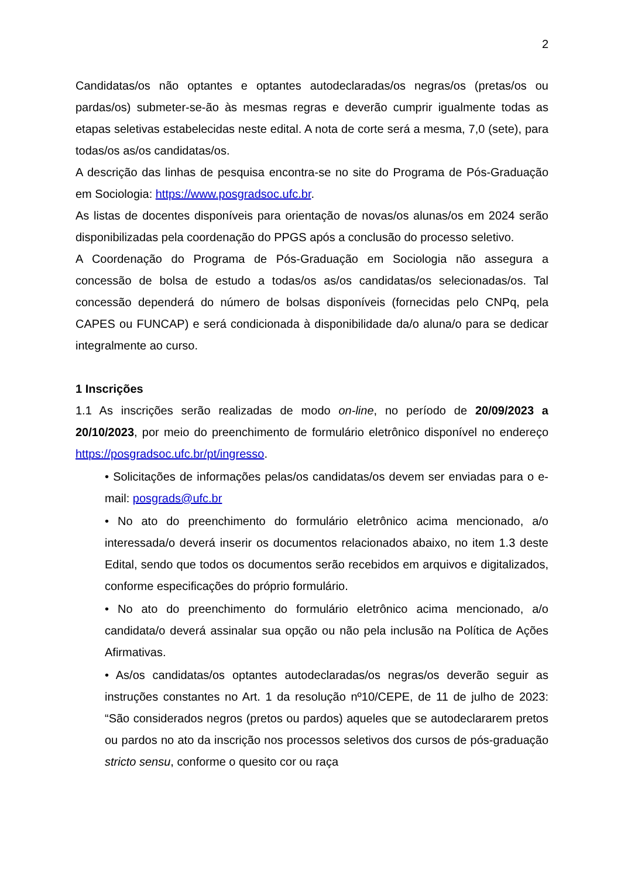2
Candidatas/os não optantes e optantes autodeclaradas/os negras/os (pretas/os ou pardas/os) submeter-se-ão às mesmas regras e deverão cumprir igualmente todas as etapas seletivas estabelecidas neste edital. A nota de corte será a mesma, 7,0 (sete), para todas/os as/os candidatas/os.
A descrição das linhas de pesquisa encontra-se no site do Programa de Pós-Graduação em Sociologia: https://www.posgradsoc.ufc.br.
As listas de docentes disponíveis para orientação de novas/os alunas/os em 2024 serão disponibilizadas pela coordenação do PPGS após a conclusão do processo seletivo.
A Coordenação do Programa de Pós-Graduação em Sociologia não assegura a concessão de bolsa de estudo a todas/os as/os candidatas/os selecionadas/os. Tal concessão dependerá do número de bolsas disponíveis (fornecidas pelo CNPq, pela CAPES ou FUNCAP) e será condicionada à disponibilidade da/o aluna/o para se dedicar integralmente ao curso.
1 Inscrições
1.1 As inscrições serão realizadas de modo on-line, no período de 20/09/2023 a 20/10/2023, por meio do preenchimento de formulário eletrônico disponível no endereço https://posgradsoc.ufc.br/pt/ingresso.
• Solicitações de informações pelas/os candidatas/os devem ser enviadas para o e-mail: posgrads@ufc.br
• No ato do preenchimento do formulário eletrônico acima mencionado, a/o interessada/o deverá inserir os documentos relacionados abaixo, no item 1.3 deste Edital, sendo que todos os documentos serão recebidos em arquivos e digitalizados, conforme especificações do próprio formulário.
• No ato do preenchimento do formulário eletrônico acima mencionado, a/o candidata/o deverá assinalar sua opção ou não pela inclusão na Política de Ações Afirmativas.
• As/os candidatas/os optantes autodeclaradas/os negras/os deverão seguir as instruções constantes no Art. 1 da resolução nº10/CEPE, de 11 de julho de 2023: “São considerados negros (pretos ou pardos) aqueles que se autodeclararem pretos ou pardos no ato da inscrição nos processos seletivos dos cursos de pós-graduação stricto sensu, conforme o quesito cor ou raça